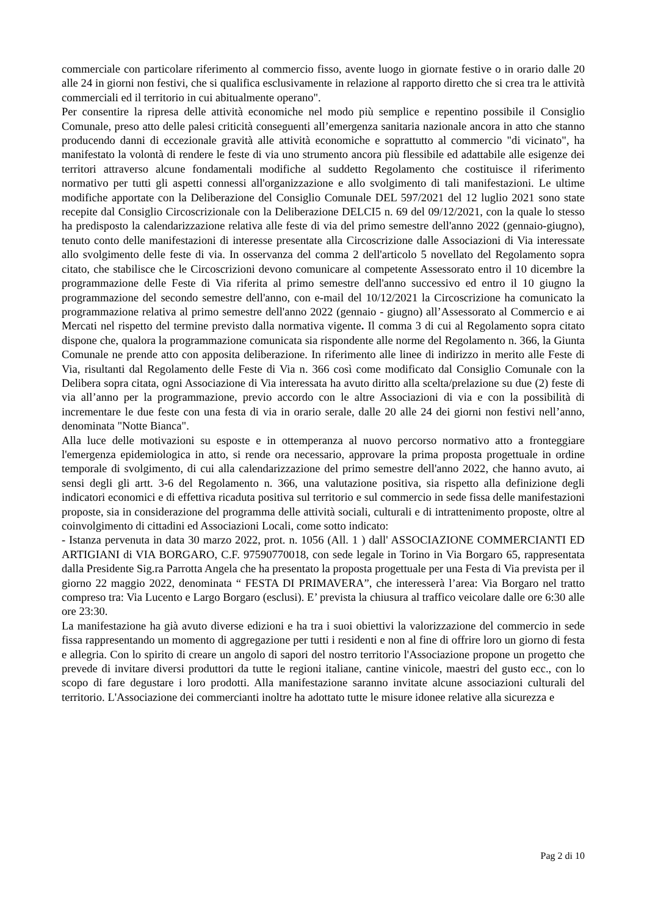commerciale con particolare riferimento al commercio fisso, avente luogo in giornate festive o in orario dalle 20 alle 24 in giorni non festivi, che si qualifica esclusivamente in relazione al rapporto diretto che si crea tra le attività commerciali ed il territorio in cui abitualmente operano".
Per consentire la ripresa delle attività economiche nel modo più semplice e repentino possibile il Consiglio Comunale, preso atto delle palesi criticità conseguenti all’emergenza sanitaria nazionale ancora in atto che stanno producendo danni di eccezionale gravità alle attività economiche e soprattutto al commercio "di vicinato", ha manifestato la volontà di rendere le feste di via uno strumento ancora più flessibile ed adattabile alle esigenze dei territori attraverso alcune fondamentali modifiche al suddetto Regolamento che costituisce il riferimento normativo per tutti gli aspetti connessi all'organizzazione e allo svolgimento di tali manifestazioni. Le ultime modifiche apportate con la Deliberazione del Consiglio Comunale DEL 597/2021 del 12 luglio 2021 sono state recepite dal Consiglio Circoscrizionale con la Deliberazione DELCI5 n. 69 del 09/12/2021, con la quale lo stesso ha predisposto la calendarizzazione relativa alle feste di via del primo semestre dell'anno 2022 (gennaio-giugno), tenuto conto delle manifestazioni di interesse presentate alla Circoscrizione dalle Associazioni di Via interessate allo svolgimento delle feste di via. In osservanza del comma 2 dell'articolo 5 novellato del Regolamento sopra citato, che stabilisce che le Circoscrizioni devono comunicare al competente Assessorato entro il 10 dicembre la programmazione delle Feste di Via riferita al primo semestre dell'anno successivo ed entro il 10 giugno la programmazione del secondo semestre dell'anno, con e-mail del 10/12/2021 la Circoscrizione ha comunicato la programmazione relativa al primo semestre dell'anno 2022 (gennaio - giugno) all’Assessorato al Commercio e ai Mercati nel rispetto del termine previsto dalla normativa vigente. Il comma 3 di cui al Regolamento sopra citato dispone che, qualora la programmazione comunicata sia rispondente alle norme del Regolamento n. 366, la Giunta Comunale ne prende atto con apposita deliberazione. In riferimento alle linee di indirizzo in merito alle Feste di Via, risultanti dal Regolamento delle Feste di Via n. 366 così come modificato dal Consiglio Comunale con la Delibera sopra citata, ogni Associazione di Via interessata ha avuto diritto alla scelta/prelazione su due (2) feste di via all’anno per la programmazione, previo accordo con le altre Associazioni di via e con la possibilità di incrementare le due feste con una festa di via in orario serale, dalle 20 alle 24 dei giorni non festivi nell’anno, denominata "Notte Bianca".
Alla luce delle motivazioni su esposte e in ottemperanza al nuovo percorso normativo atto a fronteggiare l'emergenza epidemiologica in atto, si rende ora necessario, approvare la prima proposta progettuale in ordine temporale di svolgimento, di cui alla calendarizzazione del primo semestre dell'anno 2022, che hanno avuto, ai sensi degli gli artt. 3-6 del Regolamento n. 366, una valutazione positiva, sia rispetto alla definizione degli indicatori economici e di effettiva ricaduta positiva sul territorio e sul commercio in sede fissa delle manifestazioni proposte, sia in considerazione del programma delle attività sociali, culturali e di intrattenimento proposte, oltre al coinvolgimento di cittadini ed Associazioni Locali, come sotto indicato:
- Istanza pervenuta in data 30 marzo 2022, prot. n. 1056 (All. 1 ) dall' ASSOCIAZIONE COMMERCIANTI ED ARTIGIANI di VIA BORGARO, C.F. 97590770018, con sede legale in Torino in Via Borgaro 65, rappresentata dalla Presidente Sig.ra Parrotta Angela che ha presentato la proposta progettuale per una Festa di Via prevista per il giorno 22 maggio 2022, denominata “ FESTA DI PRIMAVERA”, che interesserà l’area: Via Borgaro nel tratto compreso tra: Via Lucento e Largo Borgaro (esclusi). E’ prevista la chiusura al traffico veicolare dalle ore 6:30 alle ore 23:30.
La manifestazione ha già avuto diverse edizioni e ha tra i suoi obiettivi la valorizzazione del commercio in sede fissa rappresentando un momento di aggregazione per tutti i residenti e non al fine di offrire loro un giorno di festa e allegria. Con lo spirito di creare un angolo di sapori del nostro territorio l'Associazione propone un progetto che prevede di invitare diversi produttori da tutte le regioni italiane, cantine vinicole, maestri del gusto ecc., con lo scopo di fare degustare i loro prodotti. Alla manifestazione saranno invitate alcune associazioni culturali del territorio. L'Associazione dei commercianti inoltre ha adottato tutte le misure idonee relative alla sicurezza e
Pag 2 di 10